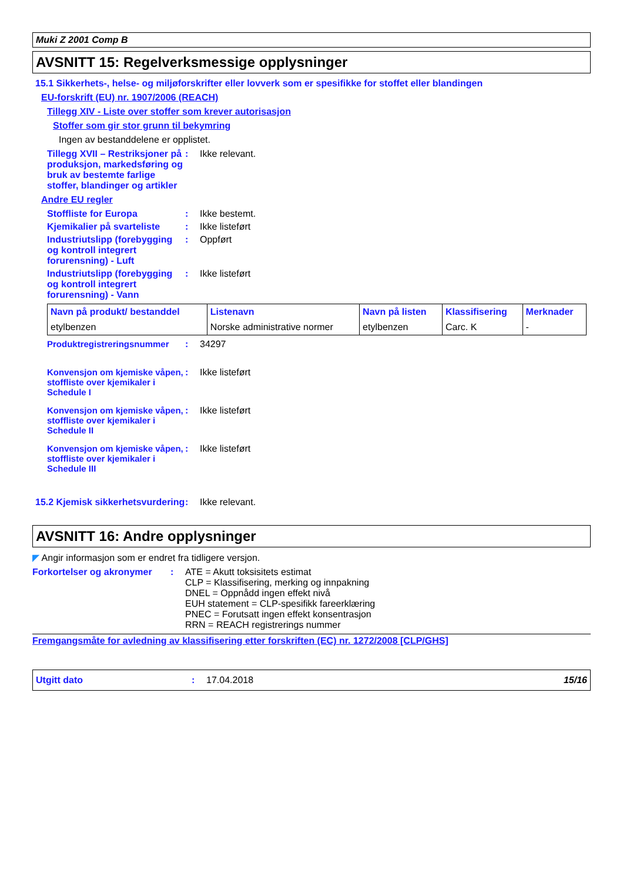Muki Z 2001 Comp B
AVSNITT 15: Regelverksmessige opplysninger
15.1 Sikkerhets-, helse- og miljøforskrifter eller lovverk som er spesifikke for stoffet eller blandingen
EU-forskrift (EU) nr. 1907/2006 (REACH)
Tillegg XIV - Liste over stoffer som krever autorisasjon
Stoffer som gir stor grunn til bekymring
Ingen av bestanddelene er opplistet.
Tillegg XVII – Restriksjoner på produksjon, markedsføring og bruk av bestemte farlige stoffer, blandinger og artikler
: Ikke relevant.
Andre EU regler
Stoffliste for Europa : Ikke bestemt.
Kjemikalier på svarteliste
: Ikke listeført
Industriutslipp (forebygging og kontroll integrert forurensning) - Luft
: Oppført
Industriutslipp (forebygging og kontroll integrert forurensning) - Vann
: Ikke listeført
| Navn på produkt/ bestanddel | Listenavn | Navn på listen | Klassifisering | Merknader |
| --- | --- | --- | --- | --- |
| etylbenzen | Norske administrative normer | etylbenzen | Carc. K | - |
Produktregistreringsnummer : 34297
Konvensjon om kjemiske våpen, stoffliste over kjemikaler i Schedule I
: Ikke listeført
Konvensjon om kjemiske våpen, stoffliste over kjemikaler i Schedule II
: Ikke listeført
Konvensjon om kjemiske våpen, stoffliste over kjemikaler i Schedule III
: Ikke listeført
15.2 Kjemisk sikkerhetsvurdering
: Ikke relevant.
AVSNITT 16: Andre opplysninger
◤ Angir informasjon som er endret fra tidligere versjon.
Forkortelser og akronymer
: ATE = Akutt toksisitets estimat
CLP = Klassifisering, merking og innpakning
DNEL = Oppnådd ingen effekt nivå
EUH statement = CLP-spesifikk fareerklæring
PNEC = Forutsatt ingen effekt konsentrasjon
RRN = REACH registrerings nummer
Fremgangsmåte for avledning av klassifisering etter forskriften (EC) nr. 1272/2008 [CLP/GHS]
Utgitt dato : 17.04.2018 15/16